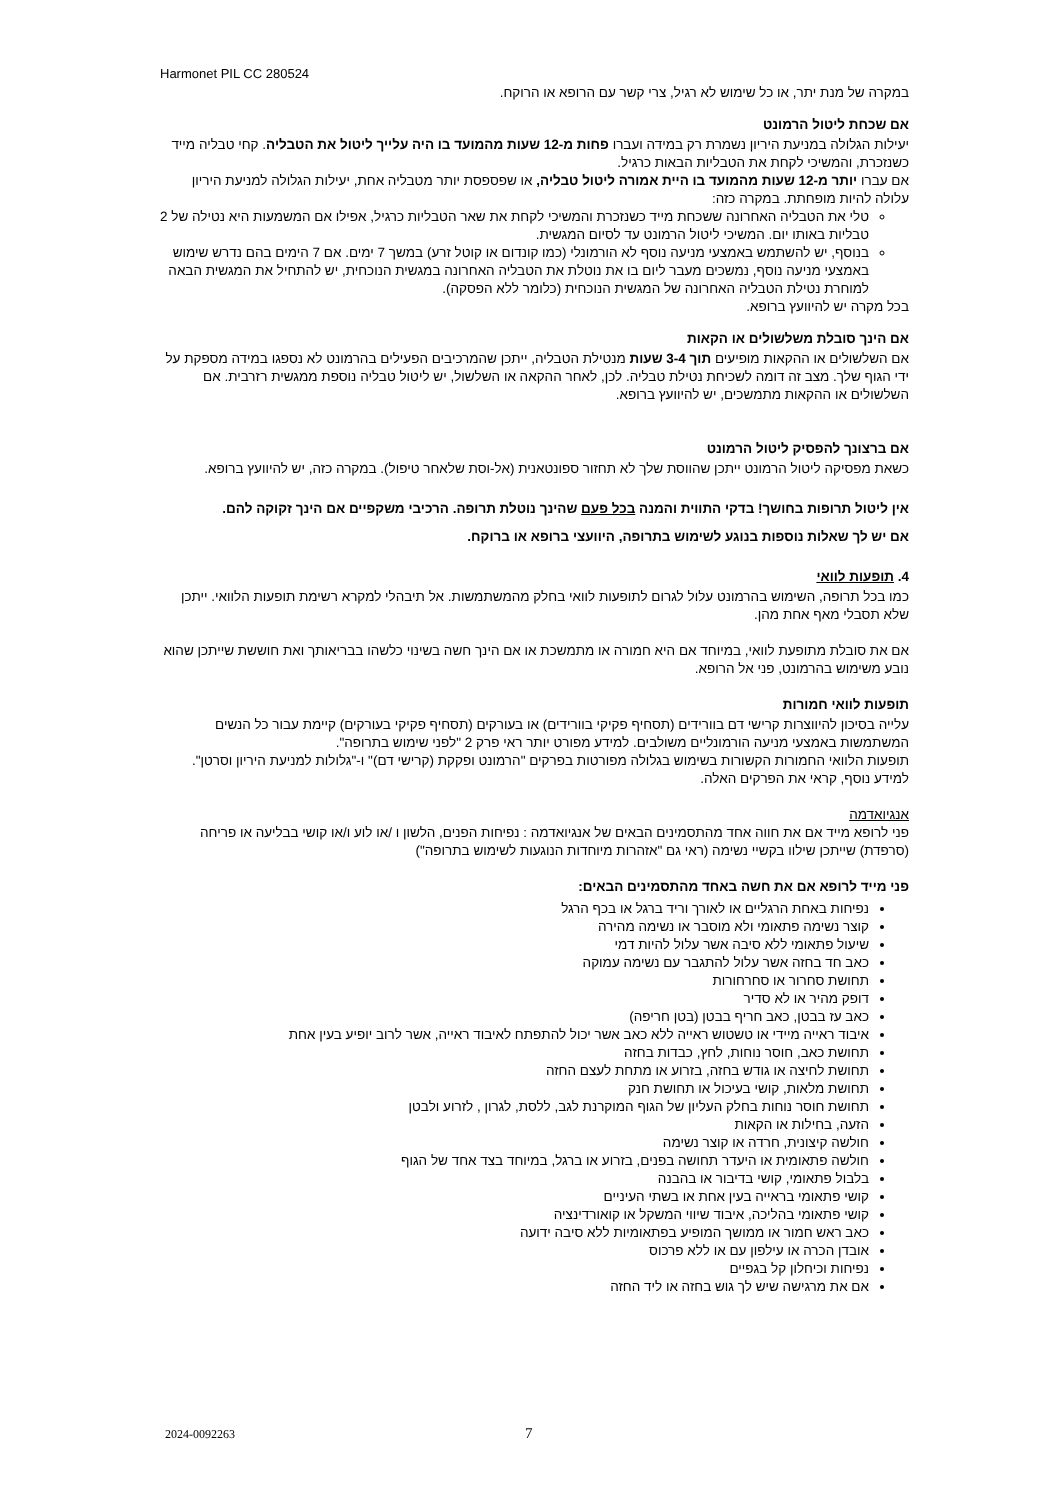Harmonet PIL CC 280524
במקרה של מנת יתר, או כל שימוש לא רגיל, צרי קשר עם הרופא או הרוקח.
אם שכחת ליטול הרמונט
יעילות הגלולה במניעת היריון נשמרת רק במידה ועברו פחות מ-12 שעות מהמועד בו היה עלייך ליטול את הטבליה. קחי טבליה מייד כשנזכרת, והמשיכי לקחת את הטבליות הבאות כרגיל.
אם עברו יותר מ-12 שעות מהמועד בו היית אמורה ליטול טבליה, או שפספסת יותר מטבליה אחת, יעילות הגלולה למניעת היריון עלולה להיות מופחתת. במקרה כזה:
טלי את הטבליה האחרונה ששכחת מייד כשנזכרת והמשיכי לקחת את שאר הטבליות כרגיל, אפילו אם המשמעות היא נטילה של 2 טבליות באותו יום. המשיכי ליטול הרמונט עד לסיום המגשית.
בנוסף, יש להשתמש באמצעי מניעה נוסף לא הורמונלי (כמו קונדום או קוטל זרע) במשך 7 ימים. אם 7 הימים בהם נדרש שימוש באמצעי מניעה נוסף, נמשכים מעבר ליום בו את נוטלת את הטבליה האחרונה במגשית הנוכחית, יש להתחיל את המגשית הבאה למוחרת נטילת הטבליה האחרונה של המגשית הנוכחית (כלומר ללא הפסקה).
בכל מקרה יש להיוועץ ברופא.
אם הינך סובלת משלשולים או הקאות
אם השלשולים או ההקאות מופיעים תוך 3-4 שעות מנטילת הטבליה, ייתכן שהמרכיבים הפעילים בהרמונט לא נספגו במידה מספקת על ידי הגוף שלך. מצב זה דומה לשכיחת נטילת טבליה. לכן, לאחר ההקאה או השלשול, יש ליטול טבליה נוספת ממגשית רזרבית. אם השלשולים או ההקאות מתמשכים, יש להיוועץ ברופא.
אם ברצונך להפסיק ליטול הרמונט
כשאת מפסיקה ליטול הרמונט ייתכן שהווסת שלך לא תחזור ספונטאנית (אל-וסת שלאחר טיפול). במקרה כזה, יש להיוועץ ברופא.
אין ליטול תרופות בחושך! בדקי התווית והמנה בכל פעם שהינך נוטלת תרופה. הרכיבי משקפיים אם הינך זקוקה להם.
אם יש לך שאלות נוספות בנוגע לשימוש בתרופה, היוועצי ברופא או ברוקח.
4. תופעות לוואי
כמו בכל תרופה, השימוש בהרמונט עלול לגרום לתופעות לוואי בחלק מהמשתמשות. אל תיבהלי למקרא רשימת תופעות הלוואי. ייתכן שלא תסבלי מאף אחת מהן.
אם את סובלת מתופעת לוואי, במיוחד אם היא חמורה או מתמשכת או אם הינך חשה בשינוי כלשהו בבריאותך ואת חוששת שייתכן שהוא נובע משימוש בהרמונט, פני אל הרופא.
תופעות לוואי חמורות
עלייה בסיכון להיווצרות קרישי דם בוורידים (תסחיף פקיקי בוורידים) או בעורקים (תסחיף פקיקי בעורקים) קיימת עבור כל הנשים המשתמשות באמצעי מניעה הורמונליים משולבים. למידע מפורט יותר ראי פרק 2 "לפני שימוש בתרופה".
תופעות הלוואי החמורות הקשורות בשימוש בגלולה מפורטות בפרקים "הרמונט ופקקת (קרישי דם)" ו-"גלולות למניעת היריון וסרטן". למידע נוסף, קראי את הפרקים האלה.
אנגיואדמה
פני לרופא מייד אם את חווה אחד מהתסמינים הבאים של אנגיואדמה : נפיחות הפנים, הלשון ו /או לוע ו/או קושי בבליעה או פריחה (סרפדת) שייתכן שילוו בקשיי נשימה (ראי גם "אזהרות מיוחדות הנוגעות לשימוש בתרופה")
פני מייד לרופא אם את חשה באחד מהתסמינים הבאים:
נפיחות באחת הרגליים או לאורך וריד ברגל או בכף הרגל
קוצר נשימה פתאומי ולא מוסבר או נשימה מהירה
שיעול פתאומי ללא סיבה אשר עלול להיות דמי
כאב חד בחזה אשר עלול להתגבר עם נשימה עמוקה
תחושת סחרור או סחרחורות
דופק מהיר או לא סדיר
כאב עז בבטן, כאב חריף בבטן (בטן חריפה)
איבוד ראייה מיידי או טשטוש ראייה ללא כאב אשר יכול להתפתח לאיבוד ראייה, אשר לרוב יופיע בעין אחת
תחושת כאב, חוסר נוחות, לחץ, כבדות בחזה
תחושת לחיצה או גודש בחזה, בזרוע או מתחת לעצם החזה
תחושת מלאות, קושי בעיכול או תחושת חנק
תחושת חוסר נוחות בחלק העליון של הגוף המוקרנת לגב, ללסת, לגרון , לזרוע ולבטן
הזעה, בחילות או הקאות
חולשה קיצונית, חרדה או קוצר נשימה
חולשה פתאומית או היעדר תחושה בפנים, בזרוע או ברגל, במיוחד בצד אחד של הגוף
בלבול פתאומי, קושי בדיבור או בהבנה
קושי פתאומי בראייה בעין אחת או בשתי העיניים
קושי פתאומי בהליכה, איבוד שיווי המשקל או קואורדינציה
כאב ראש חמור או ממושך המופיע בפתאומיות ללא סיבה ידועה
אובדן הכרה או עילפון עם או ללא פרכוס
נפיחות וכיחלון קל בגפיים
אם את מרגישה שיש לך גוש בחזה או ליד החזה
2024-0092263 7